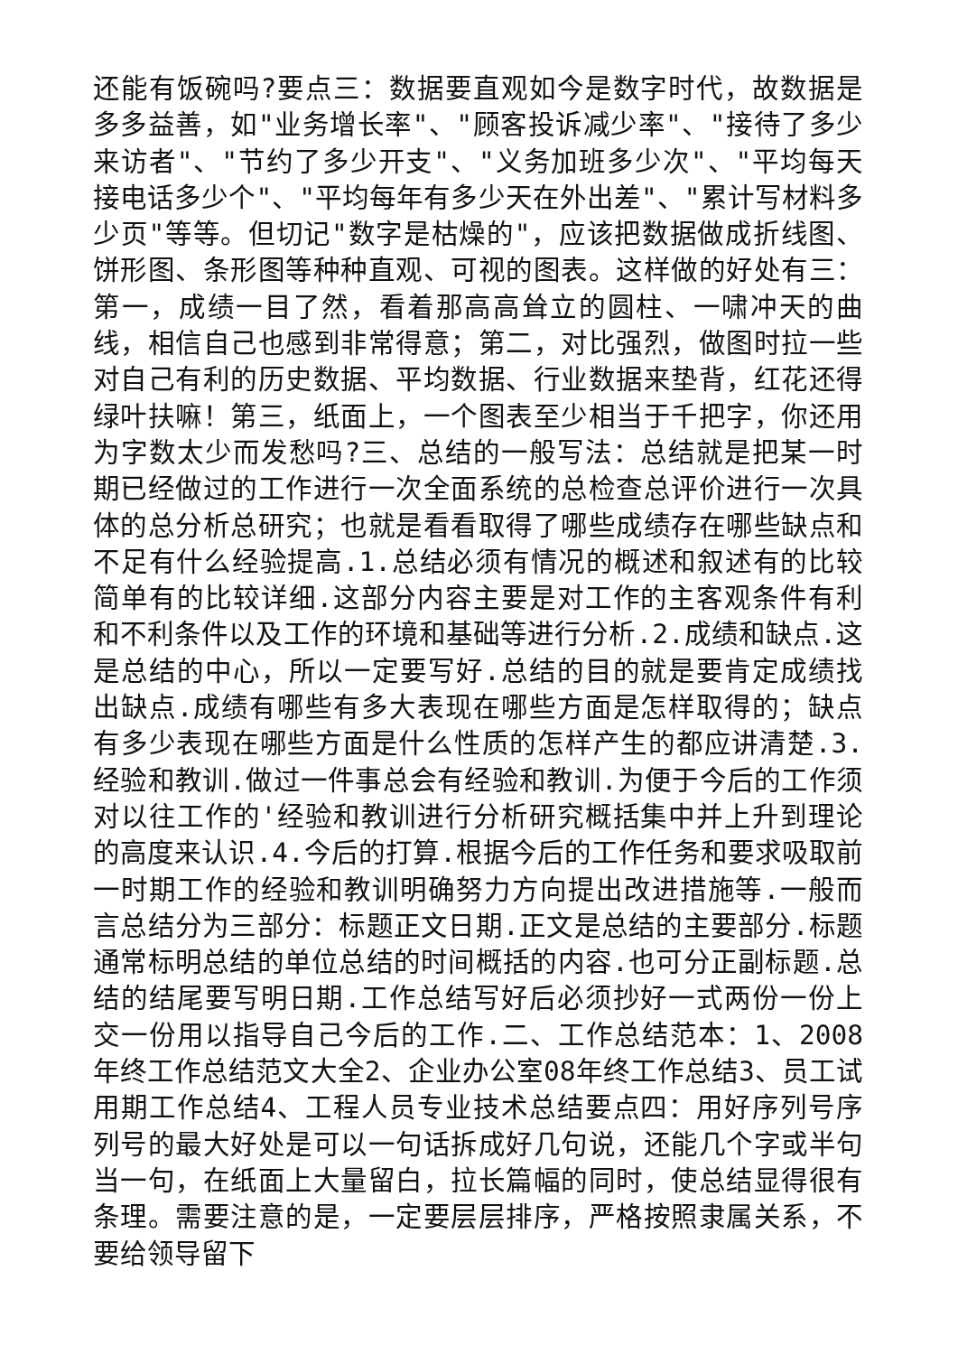还能有饭碗吗?要点三：数据要直观如今是数字时代，故数据是多多益善，如"业务增长率"、"顾客投诉减少率"、"接待了多少来访者"、"节约了多少开支"、"义务加班多少次"、"平均每天接电话多少个"、"平均每年有多少天在外出差"、"累计写材料多少页"等等。但切记"数字是枯燥的"，应该把数据做成折线图、饼形图、条形图等种种直观、可视的图表。这样做的好处有三：第一，成绩一目了然，看着那高高耸立的圆柱、一啸冲天的曲线，相信自己也感到非常得意；第二，对比强烈，做图时拉一些对自己有利的历史数据、平均数据、行业数据来垫背，红花还得绿叶扶嘛！第三，纸面上，一个图表至少相当于千把字，你还用为字数太少而发愁吗?三、总结的一般写法：总结就是把某一时期已经做过的工作进行一次全面系统的总检查总评价进行一次具体的总分析总研究；也就是看看取得了哪些成绩存在哪些缺点和不足有什么经验提高.1.总结必须有情况的概述和叙述有的比较简单有的比较详细.这部分内容主要是对工作的主客观条件有利和不利条件以及工作的环境和基础等进行分析.2.成绩和缺点.这是总结的中心，所以一定要写好.总结的目的就是要肯定成绩找出缺点.成绩有哪些有多大表现在哪些方面是怎样取得的；缺点有多少表现在哪些方面是什么性质的怎样产生的都应讲清楚.3.经验和教训.做过一件事总会有经验和教训.为便于今后的工作须对以往工作的'经验和教训进行分析研究概括集中并上升到理论的高度来认识.4.今后的打算.根据今后的工作任务和要求吸取前一时期工作的经验和教训明确努力方向提出改进措施等.一般而言总结分为三部分：标题正文日期.正文是总结的主要部分.标题通常标明总结的单位总结的时间概括的内容.也可分正副标题.总结的结尾要写明日期.工作总结写好后必须抄好一式两份一份上交一份用以指导自己今后的工作.二、工作总结范本：1、2008年终工作总结范文大全2、企业办公室08年终工作总结3、员工试用期工作总结4、工程人员专业技术总结要点四：用好序列号序列号的最大好处是可以一句话拆成好几句说，还能几个字或半句当一句，在纸面上大量留白，拉长篇幅的同时，使总结显得很有条理。需要注意的是，一定要层层排序，严格按照隶属关系，不要给领导留下